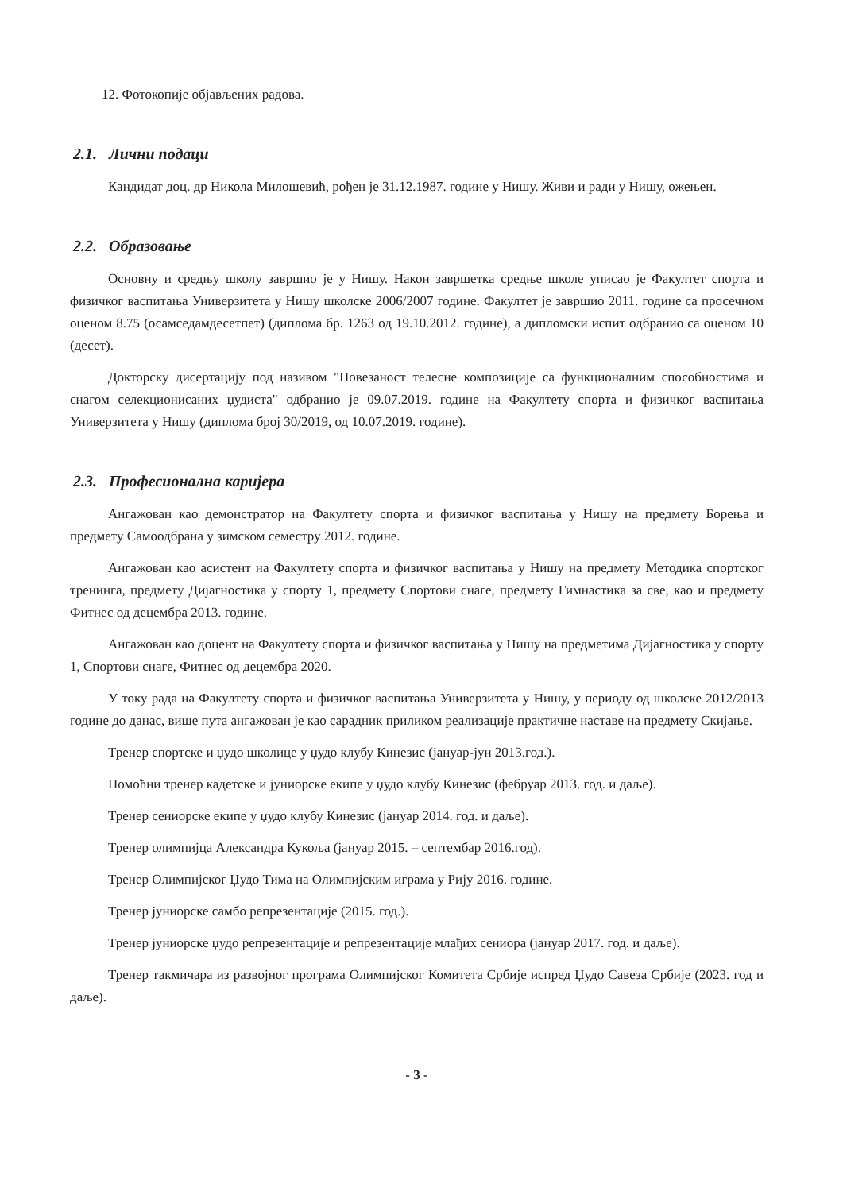12. Фотокопије објављених радова.
2.1. Лични подаци
Кандидат доц. др Никола Милошевић, рођен је 31.12.1987. године у Нишу. Живи и ради у Нишу, ожењен.
2.2. Образовање
Основну и средњу школу завршио је у Нишу. Након завршетка средње школе уписао је Факултет спорта и физичког васпитања Универзитета у Нишу школске 2006/2007 године. Факултет је завршио 2011. године са просечном оценом 8.75 (осамседамдесетпет) (диплома бр. 1263 од 19.10.2012. године), а дипломски испит одбранио са оценом 10 (десет).
Докторску дисертацију под називом "Повезаност телесне композиције са функционалним способностима и снагом селекционисаних џудиста" одбранио је 09.07.2019. године на Факултету спорта и физичког васпитања Универзитета у Нишу (диплома број 30/2019, од 10.07.2019. године).
2.3. Професионална каријера
Ангажован као демонстратор на Факултету спорта и физичког васпитања у Нишу на предмету Борења и предмету Самоодбрана у зимском семестру 2012. године.
Ангажован као асистент на Факултету спорта и физичког васпитања у Нишу на предмету Методика спортског тренинга, предмету Дијагностика у спорту 1, предмету Спортови снаге, предмету Гимнастика за све, као и предмету Фитнес од децембра 2013. године.
Ангажован као доцент на Факултету спорта и физичког васпитања у Нишу на предметима Дијагностика у спорту 1, Спортови снаге, Фитнес од децембра 2020.
У току рада на Факултету спорта и физичког васпитања Универзитета у Нишу, у периоду од школске 2012/2013 године до данас, више пута ангажован је као сарадник приликом реализације практичне наставе на предмету Скијање.
Тренер спортске и џудо школице у џудо клубу Кинезис (јануар-јун 2013.год.).
Помоћни тренер кадетске и јуниорске екипе у џудо клубу Кинезис (фебруар 2013. год. и даље).
Тренер сениорске екипе у џудо клубу Кинезис (јануар 2014. год. и даље).
Тренер олимпијца Александра Кукоља (јануар 2015. – септембар 2016.год).
Тренер Олимпијског Џудо Тима на Олимпијским играма у Рију 2016. године.
Тренер јуниорске самбо репрезентације (2015. год.).
Тренер јуниорске џудо репрезентације и репрезентације млађих сениора (јануар 2017. год. и даље).
Тренер такмичара из развојног програма Олимпијског Комитета Србије испред Џудо Савеза Србије (2023. год и даље).
- 3 -